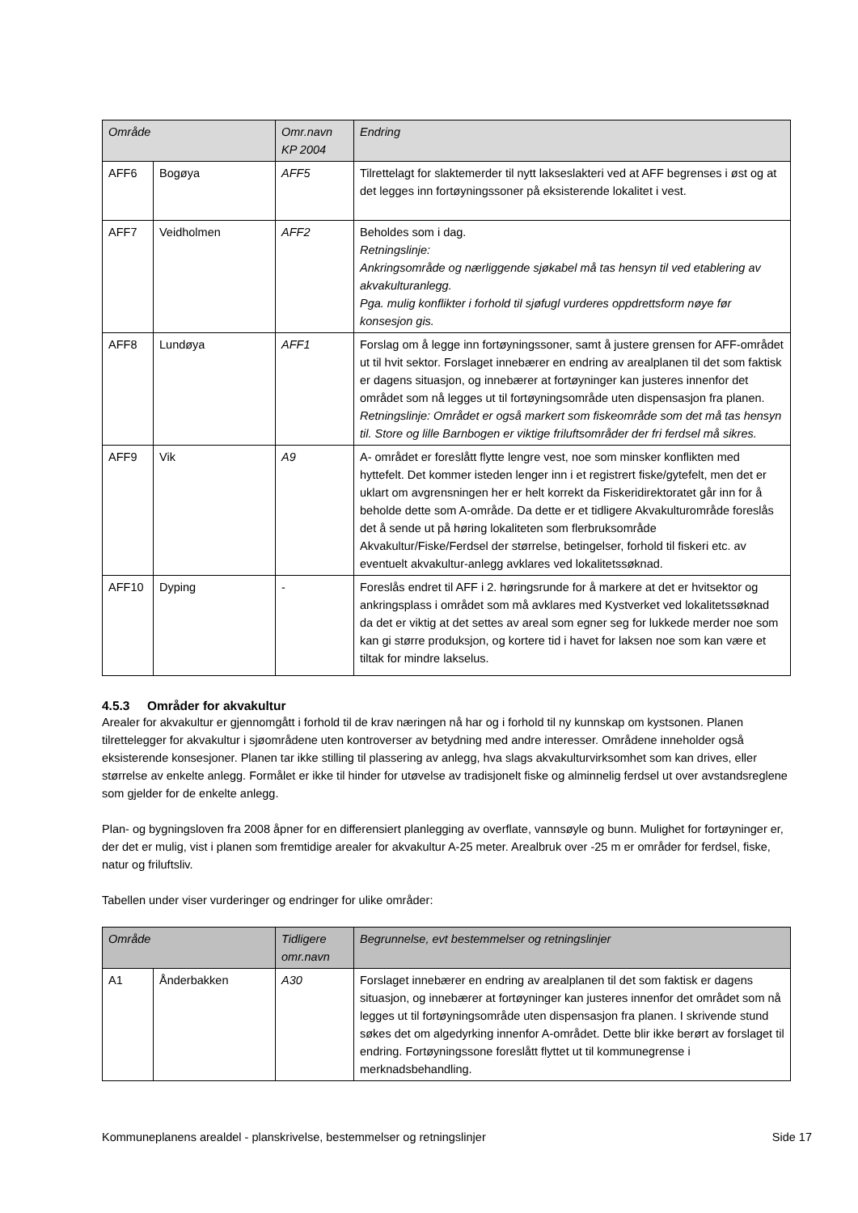| Område | | Omr.navn KP 2004 | Endring |
| --- | --- | --- | --- |
| AFF6 | Bogøya | AFF5 | Tilrettelagt for slaktemerder til nytt lakseslakteri ved at AFF begrenses i øst og at det legges inn fortøyningssoner på eksisterende lokalitet i vest. |
| AFF7 | Veidholmen | AFF2 | Beholdes som i dag. Retningslinje: Ankringsområde og nærliggende sjøkabel må tas hensyn til ved etablering av akvakulturanlegg. Pga. mulig konflikter i forhold til sjøfugl vurderes oppdrettsform nøye før konsesjon gis. |
| AFF8 | Lundøya | AFF1 | Forslag om å legge inn fortøyningssoner, samt å justere grensen for AFF-området ut til hvit sektor. Forslaget innebærer en endring av arealplanen til det som faktisk er dagens situasjon, og innebærer at fortøyninger kan justeres innenfor det området som nå legges ut til fortøyningsområde uten dispensasjon fra planen. Retningslinje: Området er også markert som fiskeområde som det må tas hensyn til. Store og lille Barnbogen er viktige friluftsområder der fri ferdsel må sikres. |
| AFF9 | Vik | A9 | A- området er foreslått flytte lengre vest, noe som minsker konflikten med hyttefelt. Det kommer isteden lenger inn i et registrert fiske/gytefelt, men det er uklart om avgrensningen her er helt korrekt da Fiskeridirektoratet går inn for å beholde dette som A-område. Da dette er et tidligere Akvakulturområde foreslås det å sende ut på høring lokaliteten som flerbruksområde Akvakultur/Fiske/Ferdsel der størrelse, betingelser, forhold til fiskeri etc. av eventuelt akvakultur-anlegg avklares ved lokalitetssøknad. |
| AFF10 | Dyping | - | Foreslås endret til AFF i 2. høringsrunde for å markere at det er hvitsektor og ankringsplass i området som må avklares med Kystverket ved lokalitetssøknad da det er viktig at det settes av areal som egner seg for lukkede merder noe som kan gi større produksjon, og kortere tid i havet for laksen noe som kan være et tiltak for mindre lakselus. |
4.5.3 Områder for akvakultur
Arealer for akvakultur er gjennomgått i forhold til de krav næringen nå har og i forhold til ny kunnskap om kystsonen. Planen tilrettelegger for akvakultur i sjøområdene uten kontroverser av betydning med andre interesser. Områdene inneholder også eksisterende konsesjoner. Planen tar ikke stilling til plassering av anlegg, hva slags akvakulturvirksomhet som kan drives, eller størrelse av enkelte anlegg. Formålet er ikke til hinder for utøvelse av tradisjonelt fiske og alminnelig ferdsel ut over avstandsreglene som gjelder for de enkelte anlegg.
Plan- og bygningsloven fra 2008 åpner for en differensiert planlegging av overflate, vannsøyle og bunn. Mulighet for fortøyninger er, der det er mulig, vist i planen som fremtidige arealer for akvakultur A-25 meter. Arealbruk over -25 m er områder for ferdsel, fiske, natur og friluftsliv.
Tabellen under viser vurderinger og endringer for ulike områder:
| Område | | Tidligere omr.navn | Begrunnelse, evt bestemmelser og retningslinjer |
| --- | --- | --- | --- |
| A1 | Ånderbakken | A30 | Forslaget innebærer en endring av arealplanen til det som faktisk er dagens situasjon, og innebærer at fortøyninger kan justeres innenfor det området som nå legges ut til fortøyningsområde uten dispensasjon fra planen. I skrivende stund søkes det om algedyrking innenfor A-området. Dette blir ikke berørt av forslaget til endring. Fortøyningssone foreslått flyttet ut til kommunegrense i merknadsbehandling. |
Kommuneplanens arealdel - planskrivelse, bestemmelser og retningslinjer Side 17